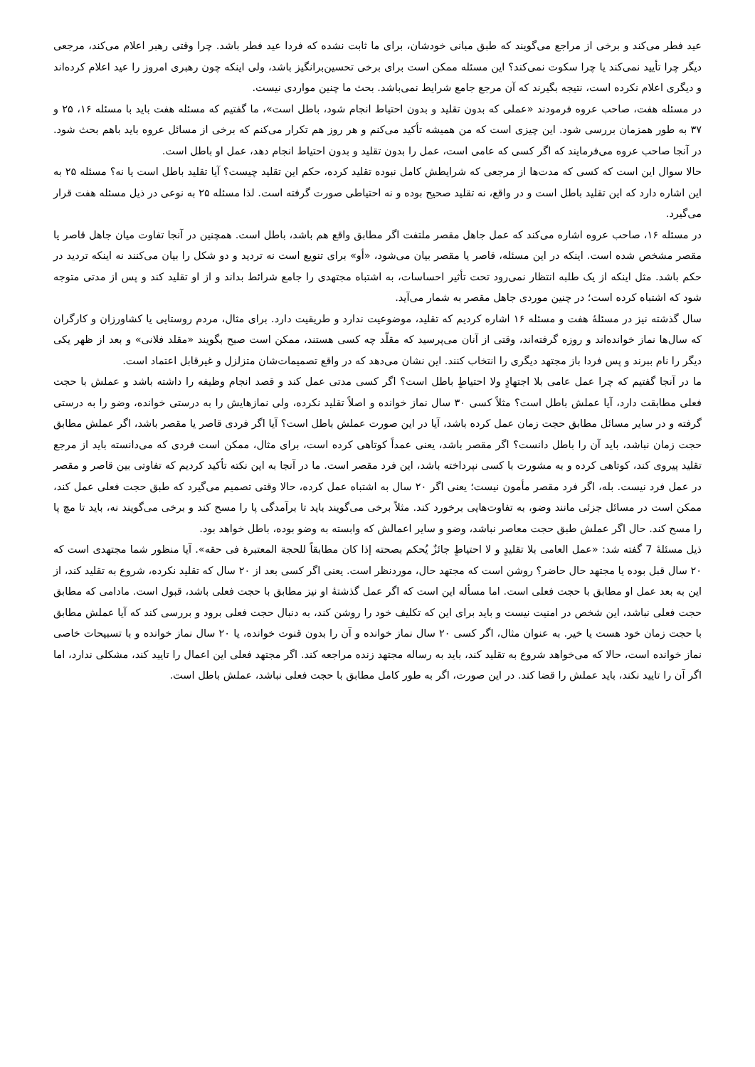عید فطر می‌کند و برخی از مراجع می‌گویند که طبق مبانی خودشان، برای ما ثابت نشده که فردا عید فطر باشد. چرا وقتی رهبر اعلام می‌کند، مرجعی دیگر چرا تأیید نمی‌کند یا چرا سکوت نمی‌کند؟ این مسئله ممکن است برای برخی تحسین‌برانگیز باشد، ولی اینکه چون رهبری امروز را عید اعلام کرده‌اند و دیگری اعلام نکرده است، نتیجه بگیرند که آن مرجع جامع شرایط نمی‌باشد. بحث ما چنین مواردی نیست.
در مسئله هفت، صاحب عروه فرمودند «عملی که بدون تقلید و بدون احتیاط انجام شود، باطل است»، ما گفتیم که مسئله هفت باید با مسئله ۱۶، ۲۵ و ۳۷ به طور همزمان بررسی شود. این چیزی است که من همیشه تأکید می‌کنم و هر روز هم تکرار می‌کنم که برخی از مسائل عروه باید باهم بحث شود. در آنجا صاحب عروه می‌فرمایند که اگر کسی که عامی است، عمل را بدون تقلید و بدون احتیاط انجام دهد، عمل او باطل است.
حالا سوال این است که کسی که مدت‌ها از مرجعی که شرایطش کامل نبوده تقلید کرده، حکم این تقلید چیست؟ آیا تقلید باطل است یا نه؟ مسئله ۲۵ به این اشاره دارد که این تقلید باطل است و در واقع، نه تقلید صحیح بوده و نه احتیاطی صورت گرفته است. لذا مسئله ۲۵ به نوعی در ذیل مسئله هفت قرار می‌گیرد.
در مسئله ۱۶، صاحب عروه اشاره می‌کند که عمل جاهل مقصر ملتفت اگر مطابق واقع هم باشد، باطل است. همچنین در آنجا تفاوت میان جاهل قاصر یا مقصر مشخص شده است. اینکه در این مسئله، قاصر یا مقصر بیان می‌شود، «أو» برای تنویع است نه تردید و دو شکل را بیان می‌کنند نه اینکه تردید در حکم باشد. مثل اینکه از یک طلبه انتظار نمی‌رود تحت تأثیر احساسات، به اشتباه مجتهدی را جامع شرائط بداند و از او تقلید کند و پس از مدتی متوجه شود که اشتباه کرده است؛ در چنین موردی جاهل مقصر به شمار می‌آید.
سال گذشته نیز در مسئلهٔ هفت و مسئله ۱۶ اشاره کردیم که تقلید، موضوعیت ندارد و طریقیت دارد. برای مثال، مردم روستایی یا کشاورزان و کارگران که سال‌ها نماز خوانده‌اند و روزه گرفته‌اند، وقتی از آنان می‌پرسید که مقلّد چه کسی هستند، ممکن است صبح بگویند «مقلد فلانی» و بعد از ظهر یکی دیگر را نام ببرند و پس فردا باز مجتهد دیگری را انتخاب کنند. این نشان می‌دهد که در واقع تصمیمات‌شان متزلزل و غیرقابل اعتماد است.
ما در آنجا گفتیم که چرا عمل عامی بلا اجتهادٍ ولا احتیاطٍ باطل است؟ اگر کسی مدتی عمل کند و قصد انجام وظیفه را داشته باشد و عملش با حجت فعلی مطابقت دارد، آیا عملش باطل است؟ مثلاً کسی ۳۰ سال نماز خوانده و اصلاً تقلید نکرده، ولی نمازهایش را به درستی خوانده، وضو را به درستی گرفته و در سایر مسائل مطابق حجت زمان عمل کرده باشد، آیا در این صورت عملش باطل است؟ آیا اگر فردی قاصر یا مقصر باشد، اگر عملش مطابق حجت زمان نباشد، باید آن را باطل دانست؟ اگر مقصر باشد، یعنی عمداً کوتاهی کرده است، برای مثال، ممکن است فردی که می‌دانسته باید از مرجع تقلید پیروی کند، کوتاهی کرده و به مشورت با کسی نپرداخته باشد، این فرد مقصر است. ما در آنجا به این نکته تأکید کردیم که تفاوتی بین قاصر و مقصر در عمل فرد نیست. بله، اگر فرد مقصر مأمون نیست؛ یعنی اگر ۲۰ سال به اشتباه عمل کرده، حالا وقتی تصمیم می‌گیرد که طبق حجت فعلی عمل کند، ممکن است در مسائل جزئی مانند وضو، به تفاوت‌هایی برخورد کند. مثلاً برخی می‌گویند باید تا برآمدگی پا را مسح کند و برخی می‌گویند نه، باید تا مچ پا را مسح کند. حال اگر عملش طبق حجت معاصر نباشد، وضو و سایر اعمالش که وابسته به وضو بوده، باطل خواهد بود.
ذیل مسئلهٔ 7 گفته شد: «عمل العامی بلا تقلیدٍ و لا احتیاطٍ جائزٌ یُحکم بصحته إذا کان مطابقاً للحجة المعتبرة فی حقه». آیا منظور شما مجتهدی است که ۲۰ سال قبل بوده یا مجتهد حال حاضر؟ روشن است که مجتهد حال، موردنظر است. یعنی اگر کسی بعد از ۲۰ سال که تقلید نکرده، شروع به تقلید کند، از این به بعد عمل او مطابق با حجت فعلی است. اما مسأله این است که اگر عمل گذشتهٔ او نیز مطابق با حجت فعلی باشد، قبول است. مادامی که مطابق حجت فعلی نباشد، این شخص در امنیت نیست و باید برای این که تکلیف خود را روشن کند، به دنبال حجت فعلی برود و بررسی کند که آیا عملش مطابق با حجت زمان خود هست یا خیر. به عنوان مثال، اگر کسی ۲۰ سال نماز خوانده و آن را بدون قنوت خوانده، یا ۲۰ سال نماز خوانده و با تسبیحات خاصی نماز خوانده است، حالا که می‌خواهد شروع به تقلید کند، باید به رساله مجتهد زنده مراجعه کند. اگر مجتهد فعلی این اعمال را تایید کند، مشکلی ندارد، اما اگر آن را تایید نکند، باید عملش را قضا کند. در این صورت، اگر به طور کامل مطابق با حجت فعلی نباشد، عملش باطل است.